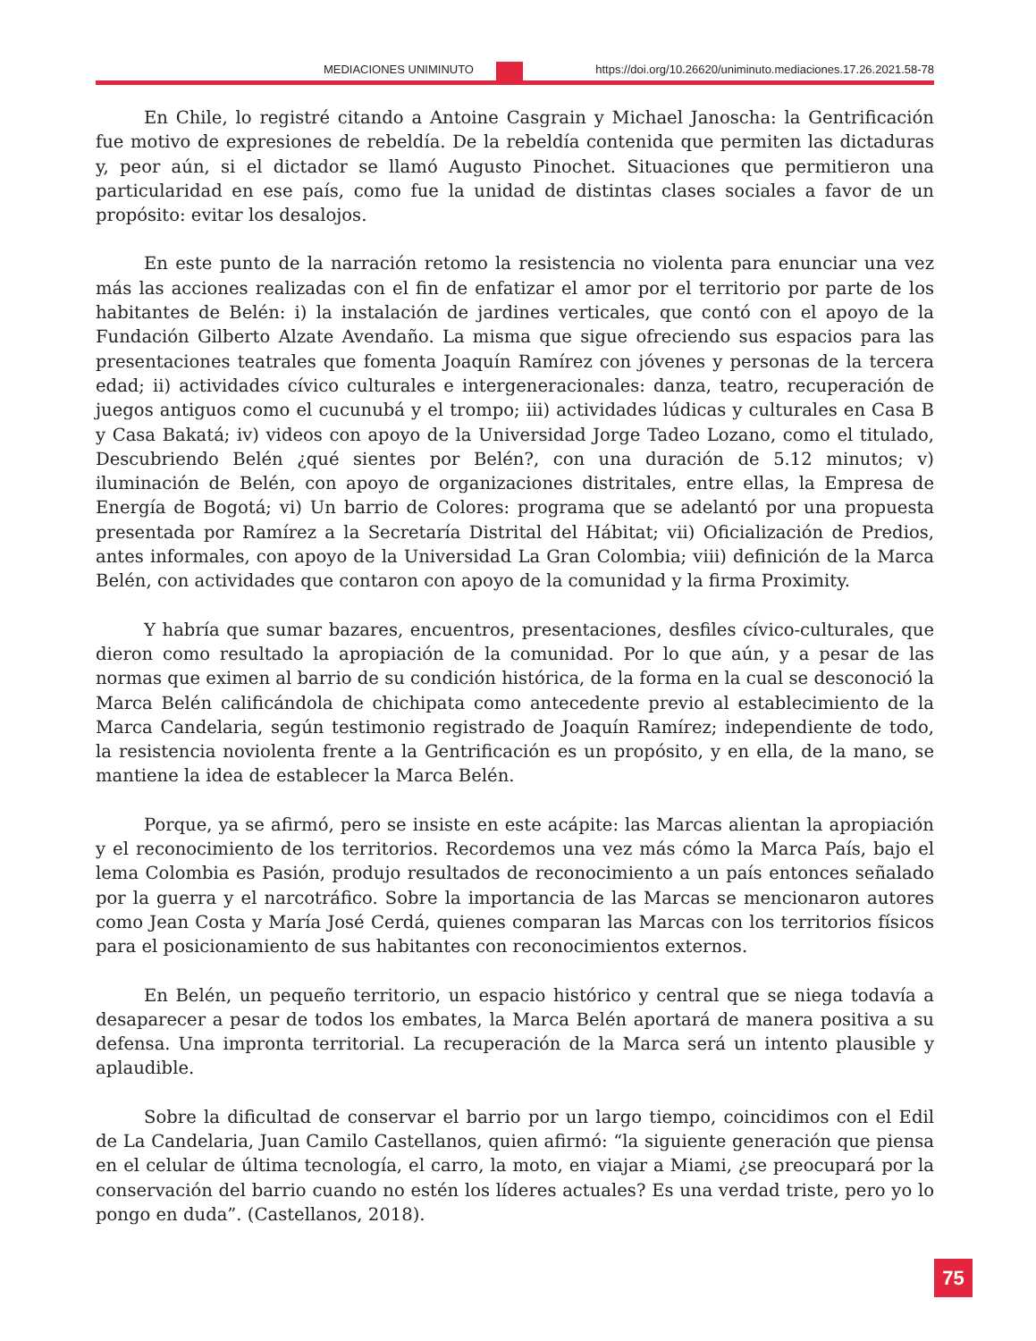MEDIACIONES UNIMINUTO https://doi.org/10.26620/uniminuto.mediaciones.17.26.2021.58-78
En Chile, lo registré citando a Antoine Casgrain y Michael Janoscha: la Gentrificación fue motivo de expresiones de rebeldía. De la rebeldía contenida que permiten las dictaduras y, peor aún, si el dictador se llamó Augusto Pinochet. Situaciones que permitieron una particularidad en ese país, como fue la unidad de distintas clases sociales a favor de un propósito: evitar los desalojos.
En este punto de la narración retomo la resistencia no violenta para enunciar una vez más las acciones realizadas con el fin de enfatizar el amor por el territorio por parte de los habitantes de Belén: i) la instalación de jardines verticales, que contó con el apoyo de la Fundación Gilberto Alzate Avendaño. La misma que sigue ofreciendo sus espacios para las presentaciones teatrales que fomenta Joaquín Ramírez con jóvenes y personas de la tercera edad; ii) actividades cívico culturales e intergeneracionales: danza, teatro, recuperación de juegos antiguos como el cucunubá y el trompo; iii) actividades lúdicas y culturales en Casa B y Casa Bakatá; iv) videos con apoyo de la Universidad Jorge Tadeo Lozano, como el titulado, Descubriendo Belén ¿qué sientes por Belén?, con una duración de 5.12 minutos; v) iluminación de Belén, con apoyo de organizaciones distritales, entre ellas, la Empresa de Energía de Bogotá; vi) Un barrio de Colores: programa que se adelantó por una propuesta presentada por Ramírez a la Secretaría Distrital del Hábitat; vii) Oficialización de Predios, antes informales, con apoyo de la Universidad La Gran Colombia; viii) definición de la Marca Belén, con actividades que contaron con apoyo de la comunidad y la firma Proximity.
Y habría que sumar bazares, encuentros, presentaciones, desfiles cívico-culturales, que dieron como resultado la apropiación de la comunidad. Por lo que aún, y a pesar de las normas que eximen al barrio de su condición histórica, de la forma en la cual se desconoció la Marca Belén calificándola de chichipata como antecedente previo al establecimiento de la Marca Candelaria, según testimonio registrado de Joaquín Ramírez; independiente de todo, la resistencia noviolenta frente a la Gentrificación es un propósito, y en ella, de la mano, se mantiene la idea de establecer la Marca Belén.
Porque, ya se afirmó, pero se insiste en este acápite: las Marcas alientan la apropiación y el reconocimiento de los territorios. Recordemos una vez más cómo la Marca País, bajo el lema Colombia es Pasión, produjo resultados de reconocimiento a un país entonces señalado por la guerra y el narcotráfico. Sobre la importancia de las Marcas se mencionaron autores como Jean Costa y María José Cerdá, quienes comparan las Marcas con los territorios físicos para el posicionamiento de sus habitantes con reconocimientos externos.
En Belén, un pequeño territorio, un espacio histórico y central que se niega todavía a desaparecer a pesar de todos los embates, la Marca Belén aportará de manera positiva a su defensa. Una impronta territorial. La recuperación de la Marca será un intento plausible y aplaudible.
Sobre la dificultad de conservar el barrio por un largo tiempo, coincidimos con el Edil de La Candelaria, Juan Camilo Castellanos, quien afirmó: “la siguiente generación que piensa en el celular de última tecnología, el carro, la moto, en viajar a Miami, ¿se preocupará por la conservación del barrio cuando no estén los líderes actuales? Es una verdad triste, pero yo lo pongo en duda”. (Castellanos, 2018).
75